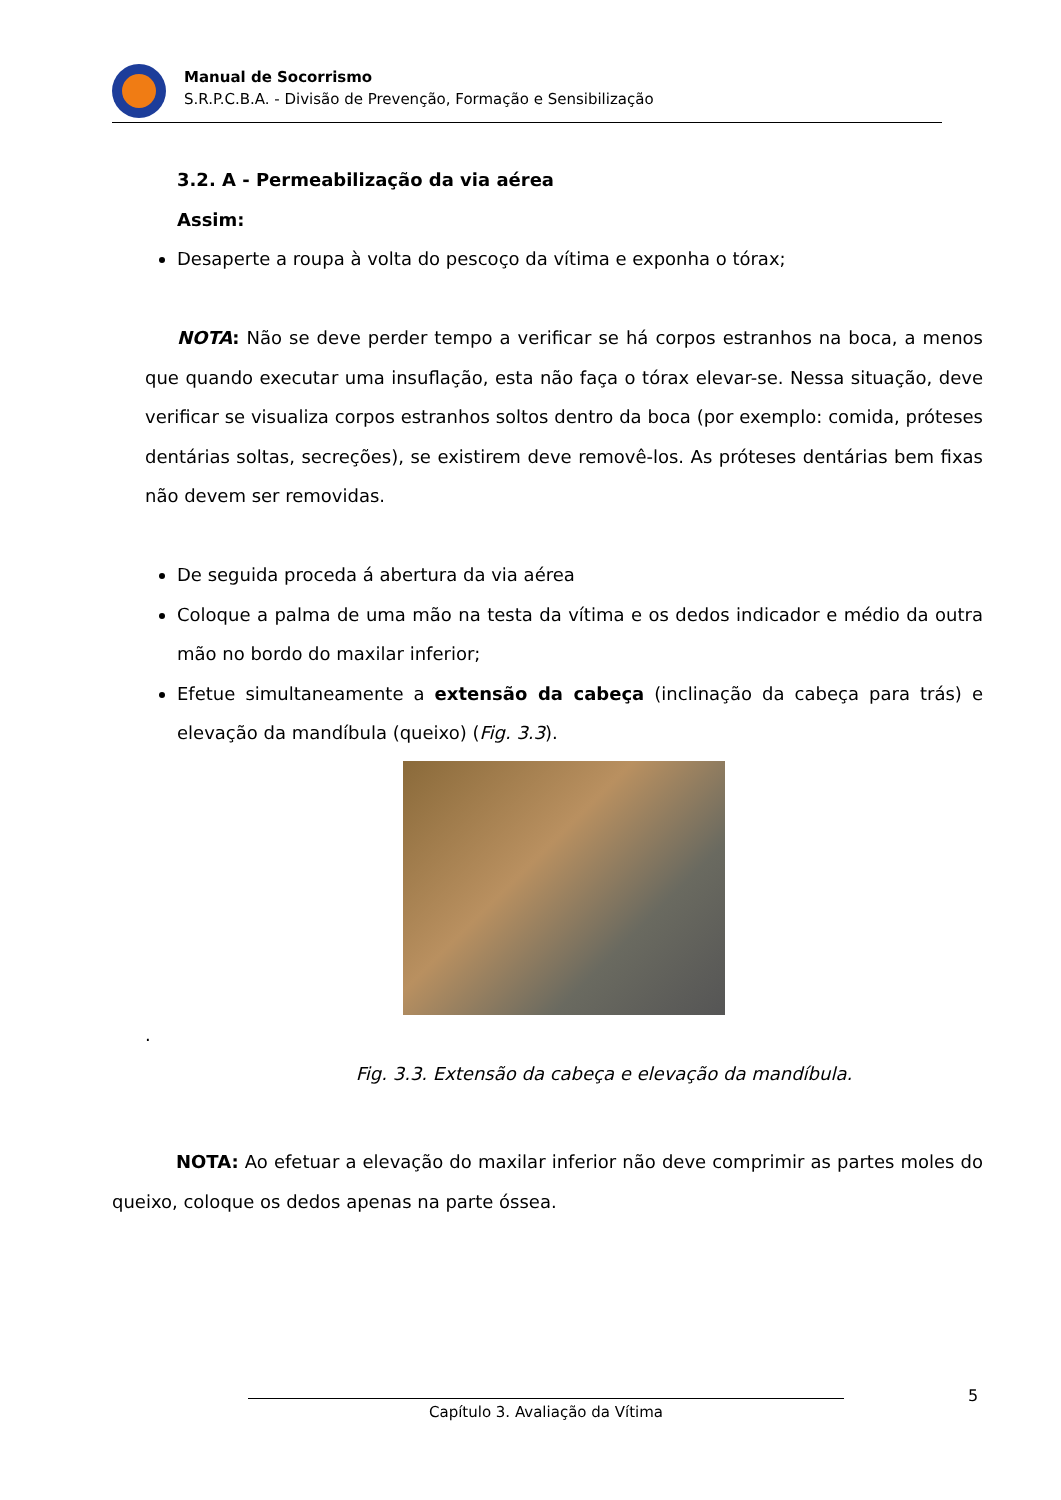Manual de Socorrismo
S.R.P.C.B.A. - Divisão de Prevenção, Formação e Sensibilização
3.2. A - Permeabilização da via aérea
Assim:
Desaperte a roupa à volta do pescoço da vítima e exponha o tórax;
NOTA: Não se deve perder tempo a verificar se há corpos estranhos na boca, a menos que quando executar uma insuflação, esta não faça o tórax elevar-se. Nessa situação, deve verificar se visualiza corpos estranhos soltos dentro da boca (por exemplo: comida, próteses dentárias soltas, secreções), se existirem deve removê-los. As próteses dentárias bem fixas não devem ser removidas.
De seguida proceda á abertura da via aérea
Coloque a palma de uma mão na testa da vítima e os dedos indicador e médio da outra mão no bordo do maxilar inferior;
Efetue simultaneamente a extensão da cabeça (inclinação da cabeça para trás) e elevação da mandíbula (queixo) (Fig. 3.3).
.
Fig. 3.3. Extensão da cabeça e elevação da mandíbula.
NOTA: Ao efetuar a elevação do maxilar inferior não deve comprimir as partes moles do queixo, coloque os dedos apenas na parte óssea.
5
Capítulo 3. Avaliação da Vítima